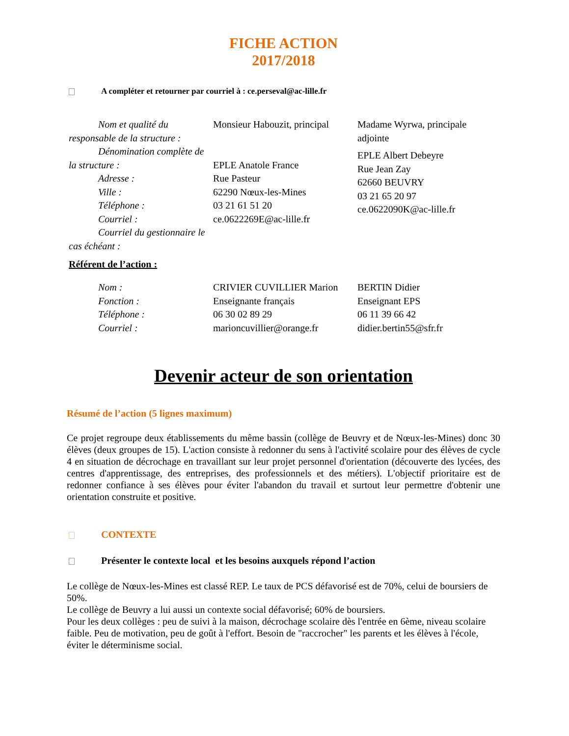FICHE ACTION
2017/2018
A compléter et retourner par courriel à : ce.perseval@ac-lille.fr
| Nom et qualité du responsable de la structure : Dénomination complète de la structure : Adresse : Ville : Téléphone : Courriel : Courriel du gestionnaire le cas échéant : | Monsieur Habouzit, principal EPLE Anatole France Rue Pasteur 62290 Nœux-les-Mines 03 21 61 51 20 ce.0622269E@ac-lille.fr | Madame Wyrwa, principale adjointe EPLE Albert Debeyre Rue Jean Zay 62660 BEUVRY 03 21 65 20 97 ce.0622090K@ac-lille.fr |
Référent de l’action :
| Nom : Fonction : Téléphone : Courriel : | CRIVIER CUVILLIER Marion Enseignante français 06 30 02 89 29 marioncuvillier@orange.fr | BERTIN Didier Enseignant EPS 06 11 39 66 42 didier.bertin55@sfr.fr |
Devenir acteur de son orientation
Résumé de l’action (5 lignes maximum)
Ce projet regroupe deux établissements du même bassin (collège de Beuvry et de Nœux-les-Mines) donc 30 élèves (deux groupes de 15). L'action consiste à redonner du sens à l'activité scolaire pour des élèves de cycle 4 en situation de décrochage en travaillant sur leur projet personnel d'orientation (découverte des lycées, des centres d'apprentissage, des entreprises, des professionnels et des métiers). L'objectif prioritaire est de redonner confiance à ses élèves pour éviter l'abandon du travail et surtout leur permettre d'obtenir une orientation construite et positive.
CONTEXTE
Présenter le contexte local et les besoins auxquels répond l’action
Le collège de Nœux-les-Mines est classé REP. Le taux de PCS défavorisé est de 70%, celui de boursiers de 50%.
Le collège de Beuvry a lui aussi un contexte social défavorisé; 60% de boursiers.
Pour les deux collèges : peu de suivi à la maison, décrochage scolaire dès l'entrée en 6ème, niveau scolaire faible. Peu de motivation, peu de goût à l'effort. Besoin de "raccrocher" les parents et les élèves à l'école, éviter le déterminisme social.